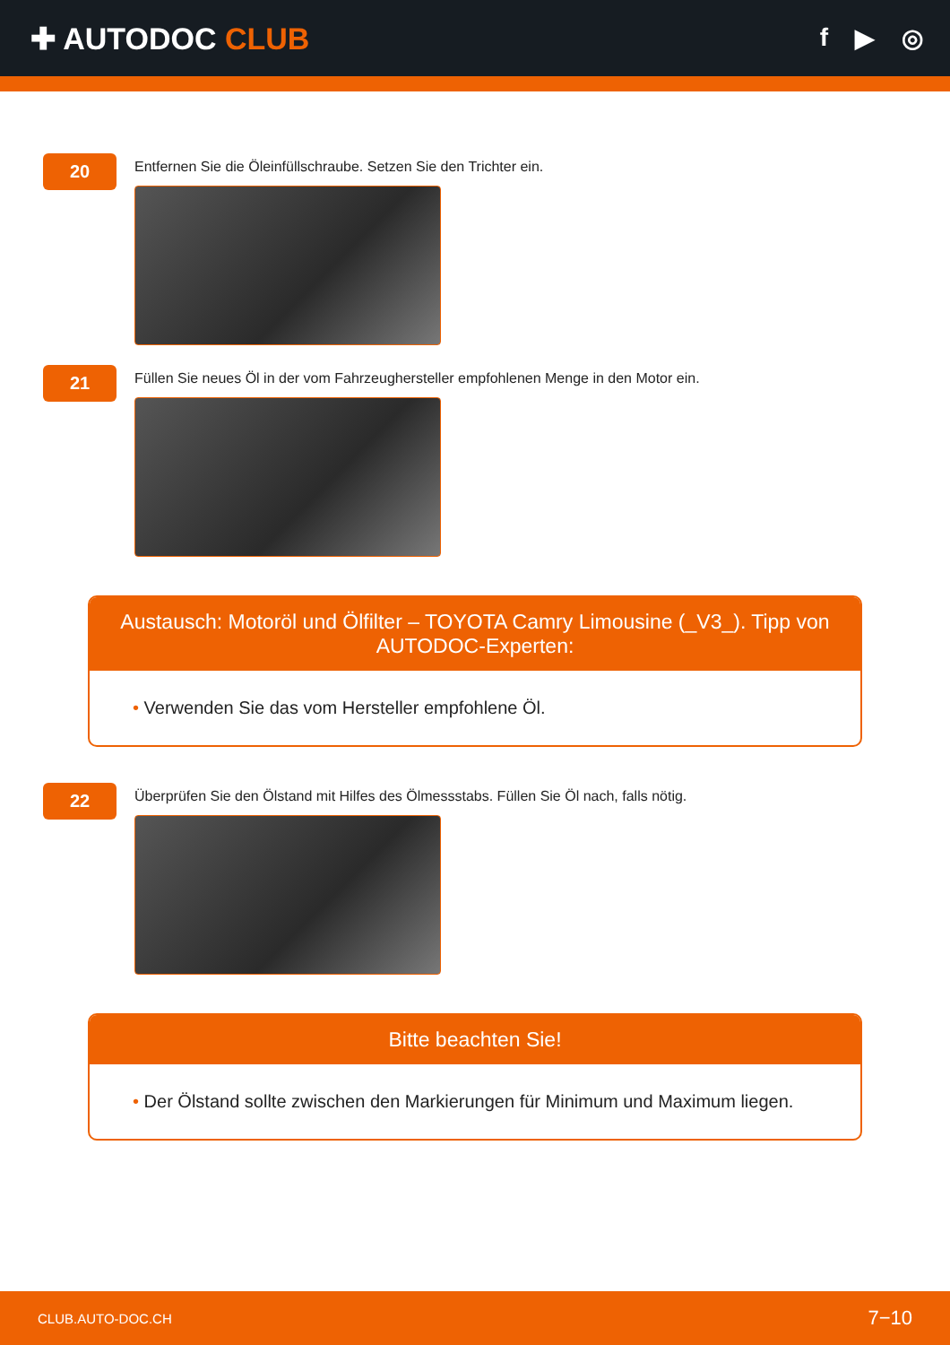✚ AUTODOC CLUB
f ▶ ◎
20
Entfernen Sie die Öleinfüllschraube. Setzen Sie den Trichter ein.
21
Füllen Sie neues Öl in der vom Fahrzeughersteller empfohlenen Menge in den Motor ein.
Austausch: Motoröl und Ölfilter – TOYOTA Camry Limousine (_V3_). Tipp von AUTODOC-Experten:
• Verwenden Sie das vom Hersteller empfohlene Öl.
22
Überprüfen Sie den Ölstand mit Hilfes des Ölmessstabs. Füllen Sie Öl nach, falls nötig.
Bitte beachten Sie!
• Der Ölstand sollte zwischen den Markierungen für Minimum und Maximum liegen.
CLUB.AUTO-DOC.CH 7−10